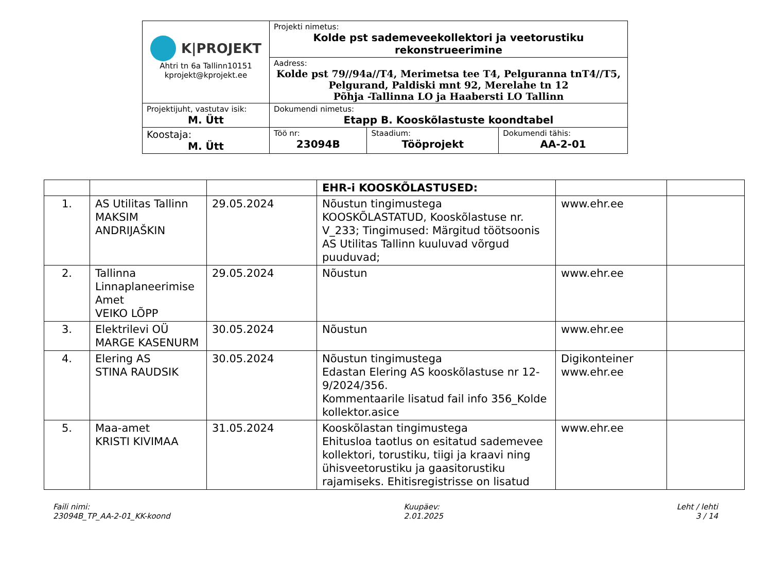| K/PROJEKT Ahtri tn 6a Tallinn10151 kprojekt@kprojekt.ee | Projekti nimetus: Kolde pst sademeveekollektori ja veetorustiku rekonstrueerimine | | |
| | Aadress: Kolde pst 79//94a//T4, Merimetsa tee T4, Pelguranna tnT4//T5, Pelgurand, Paldiski mnt 92, Merelahe tn 12 Põhja -Tallinna LO ja Haabersti LO Tallinn | | |
| Projektijuht, vastutav isik: M. Ütt | Dokumendi nimetus: Etapp B. Kooskõlastuste koondtabel | | |
| Koostaja: M. Ütt | Töö nr: 23094B | Staadium: Tööprojekt | Dokumendi tähis: AA-2-01 |
| | | | EHR-i KOOSKÕLASTUSED: | | |
| 1. | AS Utilitas Tallinn MAKSIM ANDRIJAŠKIN | 29.05.2024 | Nõustun tingimustega KOOSKÕLASTATUD, Kooskõlastuse nr. V_233; Tingimused: Märgitud töötsoonis AS Utilitas Tallinn kuuluvad võrgud puuduvad; | www.ehr.ee | |
| 2. | Tallinna Linnaplaneerimise Amet VEIKO LÕPP | 29.05.2024 | Nõustun | www.ehr.ee | |
| 3. | Elektrilevi OÜ MARGE KASENURM | 30.05.2024 | Nõustun | www.ehr.ee | |
| 4. | Elering AS STINA RAUDSIK | 30.05.2024 | Nõustun tingimustega Edastan Elering AS kooskõlastuse nr 12-9/2024/356. Kommentaarile lisatud fail info 356_Kolde kollektor.asice | Digikonteiner www.ehr.ee | |
| 5. | Maa-amet KRISTI KIVIMAA | 31.05.2024 | Kooskõlastan tingimustega Ehitusloa taotlus on esitatud sademevee kollektori, torustiku, tiigi ja kraavi ning ühisveetorustiku ja gaasitorustiku rajamiseks. Ehitisregistrisse on lisatud | www.ehr.ee | |
Faili nimi:
23094B_TP_AA-2-01_KK-koond
Kuupäev:
2.01.2025
Leht / lehti
3 / 14